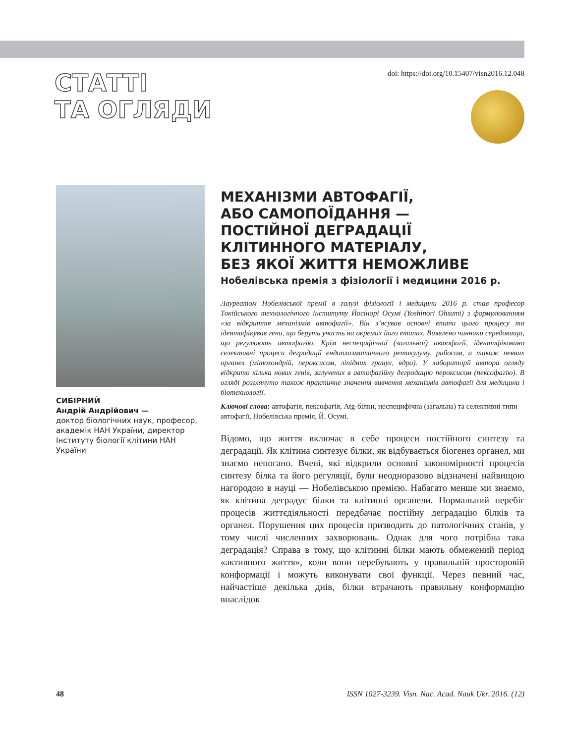СТАТТІ
ТА ОГЛЯДИ
doi: https://doi.org/10.15407/visn2016.12.048
СИБІРНИЙ
Андрій Андрійович —
доктор біологічних наук, професор, академік НАН України, директор Інституту біології клітини НАН України
МЕХАНІЗМИ АВТОФАГІЇ,
АБО САМОПОЇДАННЯ —
ПОСТІЙНОЇ ДЕГРАДАЦІЇ
КЛІТИННОГО МАТЕРІАЛУ,
БЕЗ ЯКОЇ ЖИТТЯ НЕМОЖЛИВЕ
Нобелівська премія з фізіології і медицини 2016 р.
Лауреатом Нобелівської премії в галузі фізіології і медицини 2016 р. став професор Токійського технологічного інституту Йосінорі Осумі (Yoshinori Ohsumi) з формулюванням «за відкриття механізмів автофагії». Він з’ясував основні етапи цього процесу та ідентифікував гени, що беруть участь на окремих його етапах. Виявлено чинники середовища, що регулюють автофагію. Крім неспецифічної (загальної) автофагії, ідентифіковано селективні процеси деградації ендоплазматичного ретикулуму, рибосом, а також певних органел (мітохондрій, пероксисом, ліпідних гранул, ядра). У лабораторії автора огляду відкрито кілька нових генів, залучених в автофагійну деградацію пероксисом (пексофагію). В огляді розглянуто також практичне значення вивчення механізмів автофагії для медицини і біотехнології.
Ключові слова: автофагія, пексофагія, Atg-білки, неспецифічна (загальна) та селективні типи автофагії, Нобелівська премія, Й. Осумі.
Відомо, що життя включає в себе процеси постійного синтезу та деградації. Як клітина синтезує білки, як відбувається біогенез органел, ми знаємо непогано. Вчені, які відкрили основні закономірності процесів синтезу білка та його регуляції, були неодноразово відзначені найвищою нагородою в науці — Нобелівською премією. Набагато менше ми знаємо, як клітина деградує білки та клітинні органели. Нормальний перебіг процесів життєдіяльності передбачає постійну деградацію білків та органел. Порушення цих процесів призводить до патологічних станів, у тому числі численних захворювань. Однак для чого потрібна така деградація? Справа в тому, що клітинні білки мають обмежений період «активного життя», коли вони перебувають у правильній просторовій конформації і можуть виконувати свої функції. Через певний час, найчастіше декілька днів, білки втрачають правильну конформацію внаслідок
48 ISSN 1027-3239. Visn. Nac. Acad. Nauk Ukr. 2016. (12)